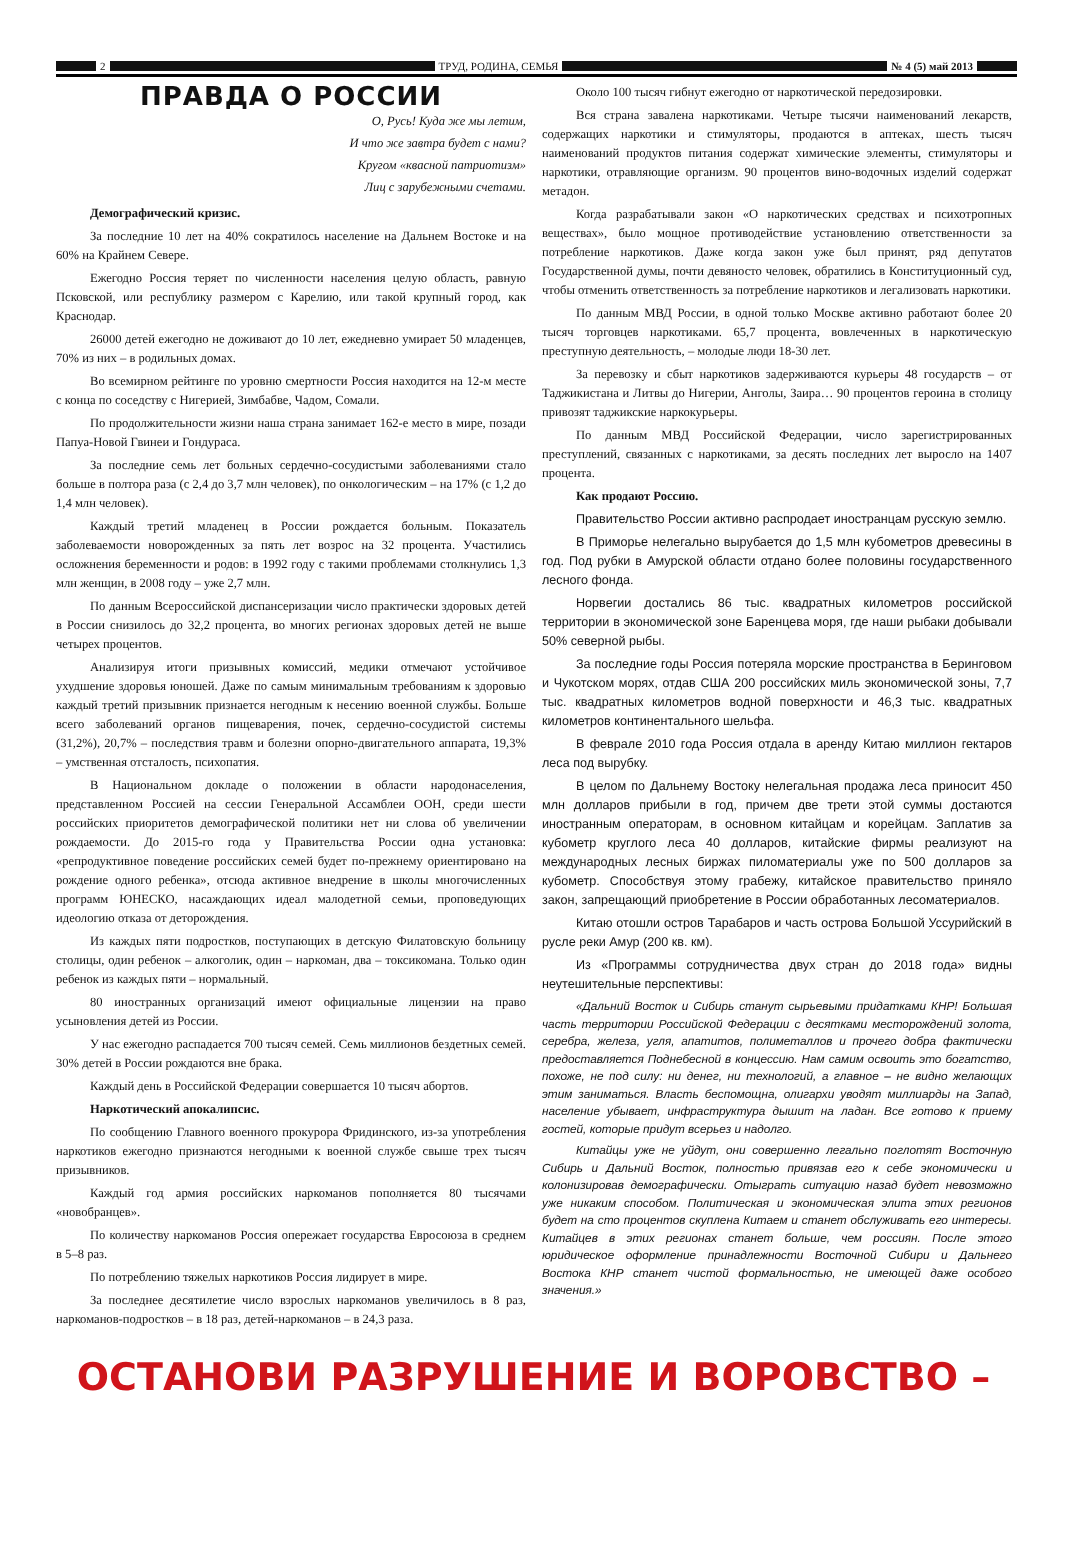2 ТРУД, РОДИНА, СЕМЬЯ № 4 (5) май 2013
ПРАВДА О РОССИИ
О, Русь! Куда же мы летим,
И что же завтра будет с нами?
Кругом «квасной патриотизм»
Лиц с зарубежными счетами.
Демографический кризис.
За последние 10 лет на 40% сократилось население на Дальнем Востоке и на 60% на Крайнем Севере.
Ежегодно Россия теряет по численности населения целую область, равную Псковской, или республику размером с Карелию, или такой крупный город, как Краснодар.
26000 детей ежегодно не доживают до 10 лет, ежедневно умирает 50 младенцев, 70% из них – в родильных домах.
Во всемирном рейтинге по уровню смертности Россия находится на 12-м месте с конца по соседству с Нигерией, Зимбабве, Чадом, Сомали.
По продолжительности жизни наша страна занимает 162-е место в мире, позади Папуа-Новой Гвинеи и Гондураса.
За последние семь лет больных сердечно-сосудистыми заболеваниями стало больше в полтора раза (с 2,4 до 3,7 млн человек), по онкологическим – на 17% (с 1,2 до 1,4 млн человек).
Каждый третий младенец в России рождается больным. Показатель заболеваемости новорожденных за пять лет возрос на 32 процента. Участились осложнения беременности и родов: в 1992 году с такими проблемами столкнулись 1,3 млн женщин, в 2008 году – уже 2,7 млн.
По данным Всероссийской диспансеризации число практически здоровых детей в России снизилось до 32,2 процента, во многих регионах здоровых детей не выше четырех процентов.
Анализируя итоги призывных комиссий, медики отмечают устойчивое ухудшение здоровья юношей. Даже по самым минимальным требованиям к здоровью каждый третий призывник признается негодным к несению военной службы. Больше всего заболеваний органов пищеварения, почек, сердечно-сосудистой системы (31,2%), 20,7% – последствия травм и болезни опорно-двигательного аппарата, 19,3% – умственная отсталость, психопатия.
В Национальном докладе о положении в области народонаселения, представленном Россией на сессии Генеральной Ассамблеи ООН, среди шести российских приоритетов демографической политики нет ни слова об увеличении рождаемости. До 2015-го года у Правительства России одна установка: «репродуктивное поведение российских семей будет по-прежнему ориентировано на рождение одного ребенка», отсюда активное внедрение в школы многочисленных программ ЮНЕСКО, насаждающих идеал малодетной семьи, проповедующих идеологию отказа от деторождения.
Из каждых пяти подростков, поступающих в детскую Филатовскую больницу столицы, один ребенок – алкоголик, один – наркоман, два – токсикомана. Только один ребенок из каждых пяти – нормальный.
80 иностранных организаций имеют официальные лицензии на право усыновления детей из России.
У нас ежегодно распадается 700 тысяч семей. Семь миллионов бездетных семей. 30% детей в России рождаются вне брака.
Каждый день в Российской Федерации совершается 10 тысяч абортов.
Наркотический апокалипсис.
По сообщению Главного военного прокурора Фридинского, из-за употребления наркотиков ежегодно признаются негодными к военной службе свыше трех тысяч призывников.
Каждый год армия российских наркоманов пополняется 80 тысячами «новобранцев».
По количеству наркоманов Россия опережает государства Евросоюза в среднем в 5–8 раз.
По потреблению тяжелых наркотиков Россия лидирует в мире.
За последнее десятилетие число взрослых наркоманов увеличилось в 8 раз, наркоманов-подростков – в 18 раз, детей-наркоманов – в 24,3 раза.
Около 100 тысяч гибнут ежегодно от наркотической передозировки.
Вся страна завалена наркотиками. Четыре тысячи наименований лекарств, содержащих наркотики и стимуляторы, продаются в аптеках, шесть тысяч наименований продуктов питания содержат химические элементы, стимуляторы и наркотики, отравляющие организм. 90 процентов вино-водочных изделий содержат метадон.
Когда разрабатывали закон «О наркотических средствах и психотропных веществах», было мощное противодействие установлению ответственности за потребление наркотиков. Даже когда закон уже был принят, ряд депутатов Государственной думы, почти девяносто человек, обратились в Конституционный суд, чтобы отменить ответственность за потребление наркотиков и легализовать наркотики.
По данным МВД России, в одной только Москве активно работают более 20 тысяч торговцев наркотиками. 65,7 процента, вовлеченных в наркотическую преступную деятельность, – молодые люди 18-30 лет.
За перевозку и сбыт наркотиков задерживаются курьеры 48 государств – от Таджикистана и Литвы до Нигерии, Анголы, Заира… 90 процентов героина в столицу привозят таджикские наркокурьеры.
По данным МВД Российской Федерации, число зарегистрированных преступлений, связанных с наркотиками, за десять последних лет выросло на 1407 процента.
Как продают Россию.
Правительство России активно распродает иностранцам русскую землю.
В Приморье нелегально вырубается до 1,5 млн кубометров древесины в год. Под рубки в Амурской области отдано более половины государственного лесного фонда.
Норвегии достались 86 тыс. квадратных километров российской территории в экономической зоне Баренцева моря, где наши рыбаки добывали 50% северной рыбы.
За последние годы Россия потеряла морские пространства в Беринговом и Чукотском морях, отдав США 200 российских миль экономической зоны, 7,7 тыс. квадратных километров водной поверхности и 46,3 тыс. квадратных километров континентального шельфа.
В феврале 2010 года Россия отдала в аренду Китаю миллион гектаров леса под вырубку.
В целом по Дальнему Востоку нелегальная продажа леса приносит 450 млн долларов прибыли в год, причем две трети этой суммы достаются иностранным операторам, в основном китайцам и корейцам. Заплатив за кубометр круглого леса 40 долларов, китайские фирмы реализуют на международных лесных биржах пиломатериалы уже по 500 долларов за кубометр. Способствуя этому грабежу, китайское правительство приняло закон, запрещающий приобретение в России обработанных лесоматериалов.
Китаю отошли остров Тарабаров и часть острова Большой Уссурийский в русле реки Амур (200 кв. км).
Из «Программы сотрудничества двух стран до 2018 года» видны неутешительные перспективы:
«Дальний Восток и Сибирь станут сырьевыми придатками КНР! Большая часть территории Российской Федерации с десятками месторождений золота, серебра, железа, угля, апатитов, полиметаллов и прочего добра фактически предоставляется Поднебесной в концессию. Нам самим освоить это богатство, похоже, не под силу: ни денег, ни технологий, а главное – не видно желающих этим заниматься. Власть беспомощна, олигархи уводят миллиарды на Запад, население убывает, инфраструктура дышит на ладан. Все готово к приему гостей, которые придут всерьез и надолго.
Китайцы уже не уйдут, они совершенно легально поглотят Восточную Сибирь и Дальний Восток, полностью привязав его к себе экономически и колонизировав демографически. Отыграть ситуацию назад будет невозможно уже никаким способом. Политическая и экономическая элита этих регионов будет на сто процентов скуплена Китаем и станет обслуживать его интересы. Китайцев в этих регионах станет больше, чем россиян. После этого юридическое оформление принадлежности Восточной Сибири и Дальнего Востока КНР станет чистой формальностью, не имеющей даже особого значения.»
ОСТАНОВИ РАЗРУШЕНИЕ И ВОРОВСТВО –